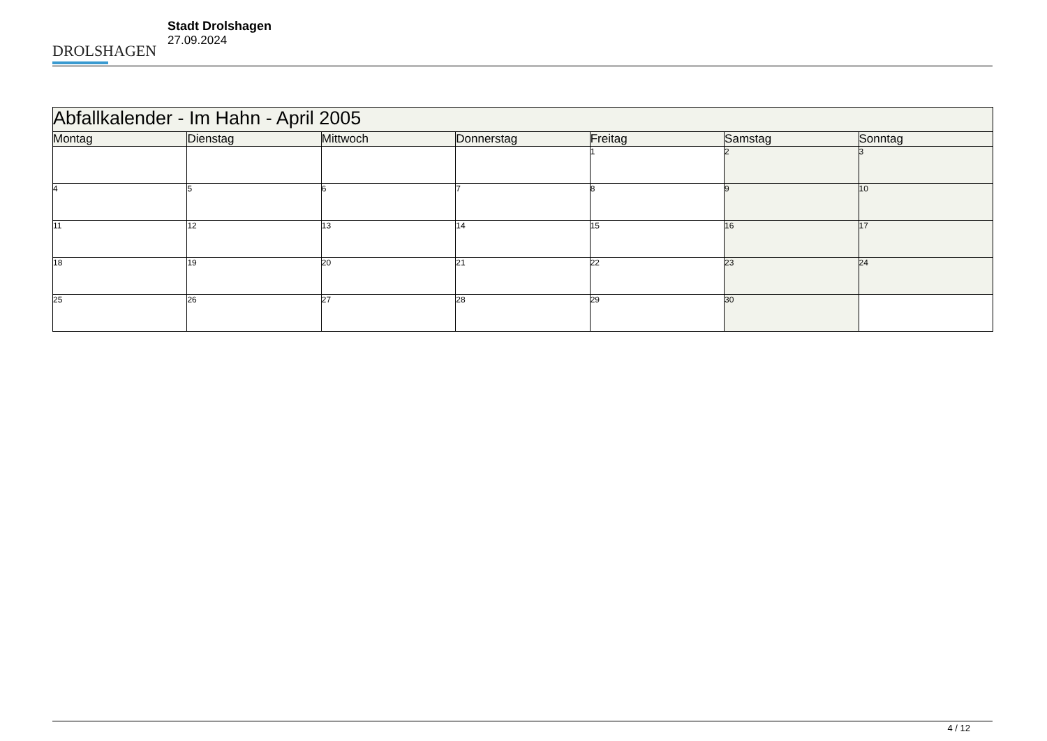DROLSHAGEN
Stadt Drolshagen
27.09.2024
| Abfallkalender - Im Hahn - April 2005 | | | | | | |
| --- | --- | --- | --- | --- | --- | --- |
| Montag | Dienstag | Mittwoch | Donnerstag | Freitag | Samstag | Sonntag |
| | | | | 1 | 2 | 3 |
| 4 | 5 | 6 | 7 | 8 | 9 | 10 |
| 11 | 12 | 13 | 14 | 15 | 16 | 17 |
| 18 | 19 | 20 | 21 | 22 | 23 | 24 |
| 25 | 26 | 27 | 28 | 29 | 30 | |
4 / 12